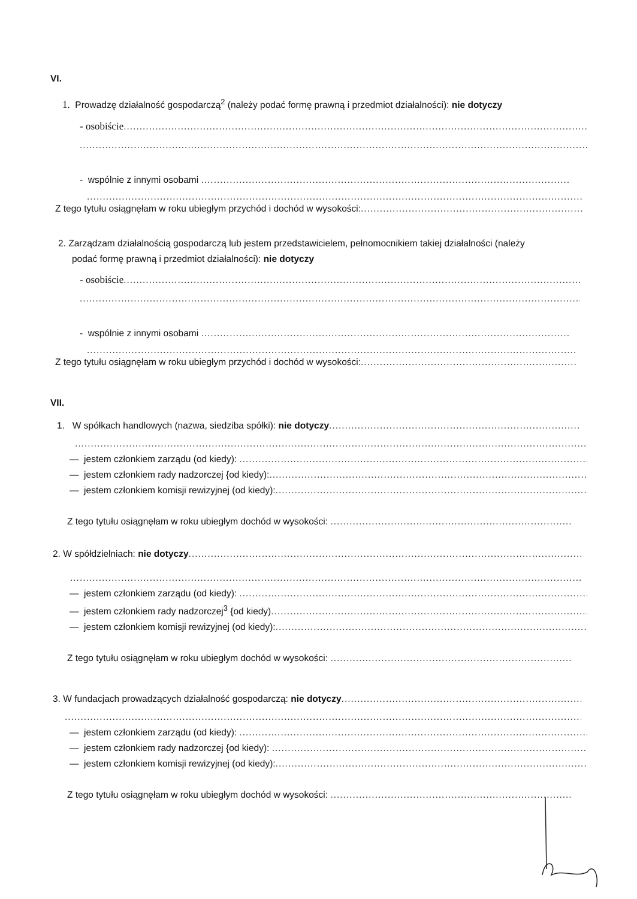VI.
1. Prowadzę działalność gospodarczą<sup>2</sup> (należy podać formę prawną i przedmiot działalności): nie dotyczy
- osobiście..................................................................................................................................................
.....................................................................................................................................................................
- wspólnie z innymi osobami ....................................................................................................................
..................................................................................................................................................................
Z tego tytułu osiągnęłam w roku ubiegłym przychód i dochód w wysokości:.......................................................................................
2. Zarządzam działalnością gospodarczą lub jestem przedstawicielem, pełnomocnikiem takiej działalności (należy
podać formę prawną i przedmiot działalności): nie dotyczy
- osobiście..................................................................................................................................................
.....................................................................................................................................................................
- wspólnie z innymi osobami ....................................................................................................................
..................................................................................................................................................................
Z tego tytułu osiągnęłam w roku ubiegłym przychód i dochód w wysokości:.......................................................................................
VII.
1. W spółkach handlowych (nazwa, siedziba spółki): nie dotyczy...............................................................................
...................................................................................................................................................................
— jestem członkiem zarządu (od kiedy): ..................................................................................................................
— jestem członkiem rady nadzorczej {od kiedy):.......................................................................................................
— jestem członkiem komisji rewizyjnej (od kiedy):....................................................................................................
Z tego tytułu osiągnęłam w roku ubiegłym dochód w wysokości: ............................................................................
2. W spółdzielniach: nie dotyczy......................................................................................................................................
...................................................................................................................................................................
— jestem członkiem zarządu (od kiedy): ..................................................................................................................
— jestem członkiem rady nadzorczej<sup>3</sup> {od kiedy).......................................................................................................
— jestem członkiem komisji rewizyjnej (od kiedy):....................................................................................................
Z tego tytułu osiągnęłam w roku ubiegłym dochód w wysokości: ............................................................................
3. W fundacjach prowadzących działalność gospodarczą: nie dotyczy........................................................................................
...................................................................................................................................................................
— jestem członkiem zarządu (od kiedy): ..................................................................................................................
— jestem członkiem rady nadzorczej {od kiedy): .......................................................................................................
— jestem członkiem komisji rewizyjnej (od kiedy):....................................................................................................
Z tego tytułu osiągnęłam w roku ubiegłym dochód w wysokości: ............................................................................